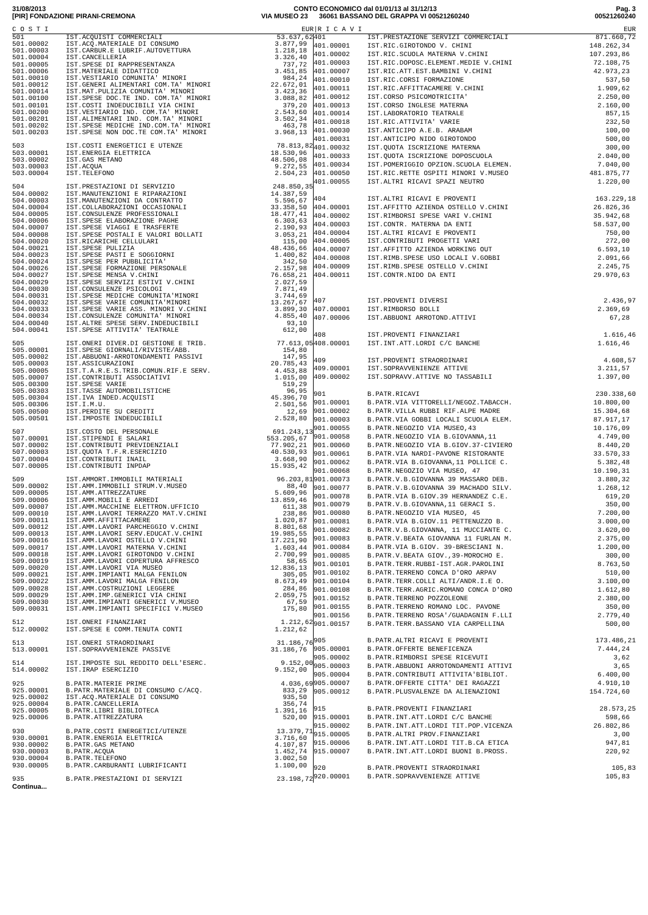31/08/2013
[PIR] FONDAZIONE PIRANI-CREMONA
CONTO ECONOMICO dal 01/01/13 al 31/12/13
VIA MUSEO 23 36061 BASSANO DEL GRAPPA VI 00521260240
Pag. 3
00521260240
C O S T I EUR |R I C A V I EUR
| 501 | IST.ACQUISTI COMMERCIALI | 53.637,62 |
| 501.00002 | IST.ACQ.MATERIALE DI CONSUMO | 3.877,99 |
| 501.00003 | IST.CARBUR.E LUBRIF.AUTOVETTURA | 1.218,18 |
| 501.00004 | IST.CANCELLERIA | 3.326,40 |
| 501.00005 | IST.SPESE DI RAPPRESENTANZA | 737,72 |
| 501.00006 | IST.MATERIALE DIDATTICO | 3.451,85 |
| 501.00010 | IST.VESTIARIO COMUNITA' MINORI | 984,24 |
| 501.00012 | IST.GENERI ALIMENTARI COM.TA' MINORI | 22.672,01 |
| 501.00014 | IST.MAT.PULIZIA COMUNITA' MINORI | 3.423,36 |
| 501.00100 | IST.SPESE DOC.TE IND. COM.TA' MINORI | 3.088,82 |
| 501.00101 | IST.COSTI INDEDUCIBILI VIA CHINI | 379,20 |
| 501.00200 | IST.VESTIARIO IND. COM.TA' MINORI | 2.543,60 |
| 501.00201 | IST.ALIMENTARI IND. COM.TA' MINORI | 3.502,34 |
| 501.00202 | IST.SPESE MEDICHE IND.COM.TA' MINORI | 463,78 |
| 501.00203 | IST.SPESE NON DOC.TE COM.TA' MINORI | 3.968,13 |
| 503 | IST.COSTI ENERGETICI E UTENZE | 78.813,82 |
| 503.00001 | IST.ENERGIA ELETTRICA | 18.530,96 |
| 503.00002 | IST.GAS METANO | 48.506,08 |
| 503.00003 | IST.ACQUA | 9.272,55 |
| 503.00004 | IST.TELEFONO | 2.504,23 |
| 504 | IST.PRESTAZIONI DI SERVIZIO | 248.850,35 |
| 504.00002 | IST.MANUTENZIONI E RIPARAZIONI | 14.387,59 |
| 504.00003 | IST.MANUTENZIONI DA CONTRATTO | 5.596,67 |
| 504.00004 | IST.COLLABORAZIONI OCCASIONALI | 33.358,50 |
| 504.00005 | IST.CONSULENZE PROFESSIONALI | 18.477,41 |
| 504.00006 | IST.SPESE ELABORAZIONE PAGHE | 6.303,63 |
| 504.00007 | IST.SPESE VIAGGI E TRASFERTE | 2.190,93 |
| 504.00008 | IST.SPESE POSTALI E VALORI BOLLATI | 3.053,21 |
| 504.00020 | IST.RICARICHE CELLULARI | 115,00 |
| 504.00021 | IST.SPESE PULIZIA | 48.436,66 |
| 504.00023 | IST.SPESE PASTI E SOGGIORNI | 1.400,82 |
| 504.00024 | IST.SPESE PER PUBBLICITA' | 342,50 |
| 504.00026 | IST.SPESE FORMAZIONE PERSONALE | 2.157,98 |
| 504.00027 | IST.SPESE MENSA V.CHINI | 76.658,21 |
| 504.00029 | IST.SPESE SERVIZI ESTIVI V.CHINI | 2.027,59 |
| 504.00030 | IST.CONSULENZE PSICOLOGI | 7.871,49 |
| 504.00031 | IST.SPESE MEDICHE COMUNITA'MINORI | 3.744,69 |
| 504.00032 | IST.SPESE VARIE COMUNITA'MINORI | 13.267,67 |
| 504.00033 | IST.SPESE VARIE ASS. MINORI V.CHINI | 3.899,30 |
| 504.00034 | IST.CONSULENZE COMUNITA' MINORI | 4.855,40 |
| 504.00040 | IST.ALTRE SPESE SERV.INDEDUCIBILI | 93,10 |
| 504.00041 | IST.SPESE ATTIVITA' TEATRALE | 612,00 |
| 505 | IST.ONERI DIVER.DI GESTIONE E TRIB. | 77.613,05 |
| 505.00001 | IST.SPESE GIORNALI/RIVISTE/ABB. | 154,80 |
| 505.00002 | IST.ABBUONI-ARROTONDAMENTI PASSIVI | 147,95 |
| 505.00003 | IST.ASSICURAZIONI | 20.785,43 |
| 505.00005 | IST.T.A.R.E.S.TRIB.COMUN.RIF.E SERV. | 4.453,88 |
| 505.00007 | IST.CONTRIBUTI ASSOCIATIVI | 1.015,00 |
| 505.00300 | IST.SPESE VARIE | 519,29 |
| 505.00303 | IST.TASSE AUTOMOBILISTICHE | 96,95 |
| 505.00304 | IST.IVA INDED.ACQUISTI | 45.396,70 |
| 505.00306 | IST.I.M.U. | 2.501,56 |
| 505.00500 | IST.PERDITE SU CREDITI | 12,69 |
| 505.00501 | IST.IMPOSTE INDEDUCIBILI | 2.528,80 |
| 507 | IST.COSTO DEL PERSONALE | 691.243,13 |
| 507.00001 | IST.STIPENDI E SALARI | 553.205,67 |
| 507.00002 | IST.CONTRIBUTI PREVIDENZIALI | 77.902,21 |
| 507.00003 | IST.QUOTA T.F.R.ESERCIZIO | 40.530,93 |
| 507.00004 | IST.CONTRIBUTI INAIL | 3.668,90 |
| 507.00005 | IST.CONTRIBUTI INPDAP | 15.935,42 |
| 509 | IST.AMMORT.IMMOBILI MATERIALI | 96.203,81 |
| 509.00002 | IST.AMM.IMMOBILI STRUM.V.MUSEO | 88,40 |
| 509.00005 | IST.AMM.ATTREZZATURE | 5.609,96 |
| 509.00006 | IST.AMM.MOBILI E ARREDI | 13.859,46 |
| 509.00007 | IST.AMM.MACCHINE ELETTRON.UFFICIO | 611,38 |
| 509.00010 | IST.AMM.LAVORI TERRAZZO MAT.V.CHINI | 238,86 |
| 509.00011 | IST.AMM.AFFITTACAMERE | 1.020,87 |
| 509.00012 | IST.AMM.LAVORI PARCHEGGIO V.CHINI | 8.801,68 |
| 509.00013 | IST.AMM.LAVORI SERV.EDUCAT.V.CHINI | 19.985,55 |
| 509.00016 | IST.AMM.LAVORI OSTELLO V.CHINI | 17.221,90 |
| 509.00017 | IST.AMM.LAVORI MATERNA V.CHINI | 1.603,44 |
| 509.00018 | IST.AMM.LAVORI GIROTONDO V.CHINI | 2.700,99 |
| 509.00019 | IST.AMM.LAVORI COPERTURA AFFRESCO | 58,65 |
| 509.00020 | IST.AMM.LAVORI VIA MUSEO | 12.836,13 |
| 509.00021 | IST.AMM.IMPIANTI MALGA FENILON | 305,05 |
| 509.00022 | IST.AMM.LAVORI MALGA FENILON | 8.673,49 |
| 509.00028 | IST.AMM.COSTRUZIONI LEGGERE | 284,86 |
| 509.00029 | IST.AMM.IMP.GENERICI VIA CHINI | 2.059,75 |
| 509.00030 | IST.AMM.IMPIANTI GENERICI V.MUSEO | 67,59 |
| 509.00031 | IST.AMM.IMPIANTI SPECIFICI V.MUSEO | 175,80 |
| 512 | IST.ONERI FINANZIARI | 1.212,62 |
| 512.00002 | IST.SPESE E COMM.TENUTA CONTI | 1.212,62 |
| 513 | IST.ONERI STRAORDINARI | 31.186,76 |
| 513.00001 | IST.SOPRAVVENIENZE PASSIVE | 31.186,76 |
| 514 | IST.IMPOSTE SUL REDDITO DELL'ESERC. | 9.152,00 |
| 514.00002 | IST.IRAP ESERCIZIO | 9.152,00 |
| 925 | B.PATR.MATERIE PRIME | 4.036,69 |
| 925.00001 | B.PATR.MATERIALE DI CONSUMO C/ACQ. | 833,29 |
| 925.00002 | IST.ACQ.MATERIALE DI CONSUMO | 935,50 |
| 925.00004 | B.PATR.CANCELLERIA | 356,74 |
| 925.00005 | B.PATR.LIBRI BIBLIOTECA | 1.391,16 |
| 925.00006 | B.PATR.ATTREZZATURA | 520,00 |
| 930 | B.PATR.COSTI ENERGETICI/UTENZE | 13.379,71 |
| 930.00001 | B.PATR.ENERGIA ELETTRICA | 3.716,60 |
| 930.00002 | B.PATR.GAS METANO | 4.107,87 |
| 930.00003 | B.PATR.ACQUA | 1.452,74 |
| 930.00004 | B.PATR.TELEFONO | 3.002,50 |
| 930.00005 | B.PATR.CARBURANTI LUBRIFICANTI | 1.100,00 |
| 935 | B.PATR.PRESTAZIONI DI SERVIZI | 23.198,72 |
| 401 | IST.PRESTAZIONE SERVIZI COMMERCIALI | 871.660,72 |
| 401.00001 | IST.RIC.GIROTONDO V. CHINI | 148.262,34 |
| 401.00002 | IST.RIC.SCUOLA MATERNA V.CHINI | 107.293,86 |
| 401.00003 | IST.RIC.DOPOSC.ELEMENT.MEDIE V.CHINI | 72.108,75 |
| 401.00007 | IST.RIC.ATT.EST.BAMBINI V.CHINI | 42.973,23 |
| 401.00010 | IST.RIC.CORSI FORMAZIONE | 537,50 |
| 401.00011 | IST.RIC.AFFITTACAMERE V.CHINI | 1.909,62 |
| 401.00012 | IST.CORSO PSICOMOTRICITA' | 2.250,00 |
| 401.00013 | IST.CORSO INGLESE MATERNA | 2.160,00 |
| 401.00014 | IST.LABORATORIO TEATRALE | 857,15 |
| 401.00018 | IST.RIC.ATTIVITA' VARIE | 232,50 |
| 401.00030 | IST.ANTICIPO A.E.B. ARABAM | 100,00 |
| 401.00031 | IST.ANTICIPO NIDO GIROTONDO | 500,00 |
| 401.00032 | IST.QUOTA ISCRIZIONE MATERNA | 300,00 |
| 401.00033 | IST.QUOTA ISCRIZIONE DOPOSCUOLA | 2.040,00 |
| 401.00034 | IST.POMERIGGIO OPZION.SCUOLA ELEMEN. | 7.040,00 |
| 401.00050 | IST.RIC.RETTE OSPITI MINORI V.MUSEO | 481.875,77 |
| 401.00055 | IST.ALTRI RICAVI SPAZI NEUTRO | 1.220,00 |
| 404 | IST.ALTRI RICAVI E PROVENTI | 163.229,18 |
| 404.00001 | IST.AFFITTO AZIENDA OSTELLO V.CHINI | 26.826,36 |
| 404.00002 | IST.RIMBORSI SPESE VARI V.CHINI | 35.942,68 |
| 404.00003 | IST.CONTR. MATERNA DA ENTI | 58.537,00 |
| 404.00004 | IST.ALTRI RICAVI E PROVENTI | 750,00 |
| 404.00005 | IST.CONTRIBUTI PROGETTI VARI | 272,00 |
| 404.00007 | IST.AFFITTO AZIENDA WORKING OUT | 6.593,10 |
| 404.00008 | IST.RIMB.SPESE USO LOCALI V.GOBBI | 2.091,66 |
| 404.00009 | IST.RIMB.SPESE OSTELLO V.CHINI | 2.245,75 |
| 404.00011 | IST.CONTR.NIDO DA ENTI | 29.970,63 |
| 407 | IST.PROVENTI DIVERSI | 2.436,97 |
| 407.00001 | IST.RIMBORSO BOLLI | 2.369,69 |
| 407.00006 | IST.ABBUONI ARROTOND.ATTIVI | 67,28 |
| 408 | IST.PROVENTI FINANZIARI | 1.616,46 |
| 408.00001 | IST.INT.ATT.LORDI C/C BANCHE | 1.616,46 |
| 409 | IST.PROVENTI STRAORDINARI | 4.608,57 |
| 409.00001 | IST.SOPRAVVENIENZE ATTIVE | 3.211,57 |
| 409.00002 | IST.SOPRAVV.ATTIVE NO TASSABILI | 1.397,00 |
| 901 | B.PATR.RICAVI | 230.338,60 |
| 901.00001 | B.PATR.VIA VITTORELLI/NEGOZ.TABACCH. | 10.800,00 |
| 901.00002 | B.PATR.VILLA RUBBI RIF.ALPE MADRE | 15.304,68 |
| 901.00003 | B.PATR.VIA GOBBI LOCALI SCUOLA ELEM. | 87.917,17 |
| 901.00055 | B.PATR.NEGOZIO VIA MUSEO,43 | 10.176,09 |
| 901.00058 | B.PATR.NEGOZIO VIA B.GIOVANNA,11 | 4.749,00 |
| 901.00060 | B.PATR.NEGOZIO VIA B.GIOV.37-CIVIERO | 8.440,20 |
| 901.00061 | B.PATR.VIA NARDI-PAVONE RISTORANTE | 33.570,33 |
| 901.00062 | B.PATR.VIA B.GIOVANNA,11 POLLICE C. | 5.382,48 |
| 901.00068 | B.PATR.NEGOZIO VIA MUSEO, 47 | 10.190,31 |
| 901.00073 | B.PATR.V.B.GIOVANNA 39 MASSARO DEB. | 3.880,32 |
| 901.00077 | B.PATR.V.B.GIOVANNA 39 MACHADO SILV. | 1.268,12 |
| 901.00078 | B.PATR.VIA B.GIOV.39 HERNANDEZ C.E. | 619,20 |
| 901.00079 | B.PATR.V.B.GIOVANNA,11 GERACI S. | 350,00 |
| 901.00080 | B.PATR.NEGOZIO VIA MUSEO, 45 | 7.200,00 |
| 901.00081 | B.PATR.VIA B.GIOV.11 PETTENUZZO B. | 3.000,00 |
| 901.00082 | B.PATR.V.B.GIOVANNA, 11 MUCCIANTE C. | 3.620,00 |
| 901.00083 | B.PATR.V.BEATA GIOVANNA 11 FURLAN M. | 2.375,00 |
| 901.00084 | B.PATR.VIA B.GIOV. 39-BRESCIANI N. | 1.200,00 |
| 901.00085 | B.PATR.V.BEATA GIOV.,39-MOROCHO E. | 300,00 |
| 901.00101 | B.PATR.TERR.RUBBI-IST.AGR.PAROLINI | 8.763,50 |
| 901.00102 | B.PATR.TERRENO CONCA D'ORO ARPAV | 510,00 |
| 901.00104 | B.PATR.TERR.COLLI ALTI/ANDR.I.E O. | 3.100,00 |
| 901.00108 | B.PATR.TERR.AGRIC.ROMANO CONCA D'ORO | 1.612,80 |
| 901.00152 | B.PATR.TERRENO POZZOLEONE | 2.380,00 |
| 901.00155 | B.PATR.TERRENO ROMANO LOC. PAVONE | 350,00 |
| 901.00156 | B.PATR.TERRENO ROSA'/GUADAGNIN F.LLI | 2.779,40 |
| 901.00157 | B.PATR.TERR.BASSANO VIA CARPELLINA | 500,00 |
| 905 | B.PATR.ALTRI RICAVI E PROVENTI | 173.486,21 |
| 905.00001 | B.PATR.OFFERTE BENEFICENZA | 7.444,24 |
| 905.00002 | B.PATR.RIMBORSI SPESE RICEVUTI | 3,62 |
| 905.00003 | B.PATR.ABBUONI ARROTONDAMENTI ATTIVI | 3,65 |
| 905.00004 | B.PATR.CONTRIBUTI ATTIVITA'BIBLIOT. | 6.400,00 |
| 905.00007 | B.PATR.OFFERTE CITTA' DEI RAGAZZI | 4.910,10 |
| 905.00012 | B.PATR.PLUSVALENZE DA ALIENAZIONI | 154.724,60 |
| 915 | B.PATR.PROVENTI FINANZIARI | 28.573,25 |
| 915.00001 | B.PATR.INT.ATT.LORDI C/C BANCHE | 598,66 |
| 915.00002 | B.PATR.INT.ATT.LORDI TIT.POP.VICENZA | 26.802,86 |
| 915.00005 | B.PATR.ALTRI PROV.FINANZIARI | 3,00 |
| 915.00006 | B.PATR.INT.ATT.LORDI TIT.B.CA ETICA | 947,81 |
| 915.00007 | B.PATR.INT.ATT.LORDI BUONI B.PROSS. | 220,92 |
| 920 | B.PATR.PROVENTI STRAORDINARI | 105,83 |
| 920.00001 | B.PATR.SOPRAVVENIENZE ATTIVE | 105,83 |
Continua...